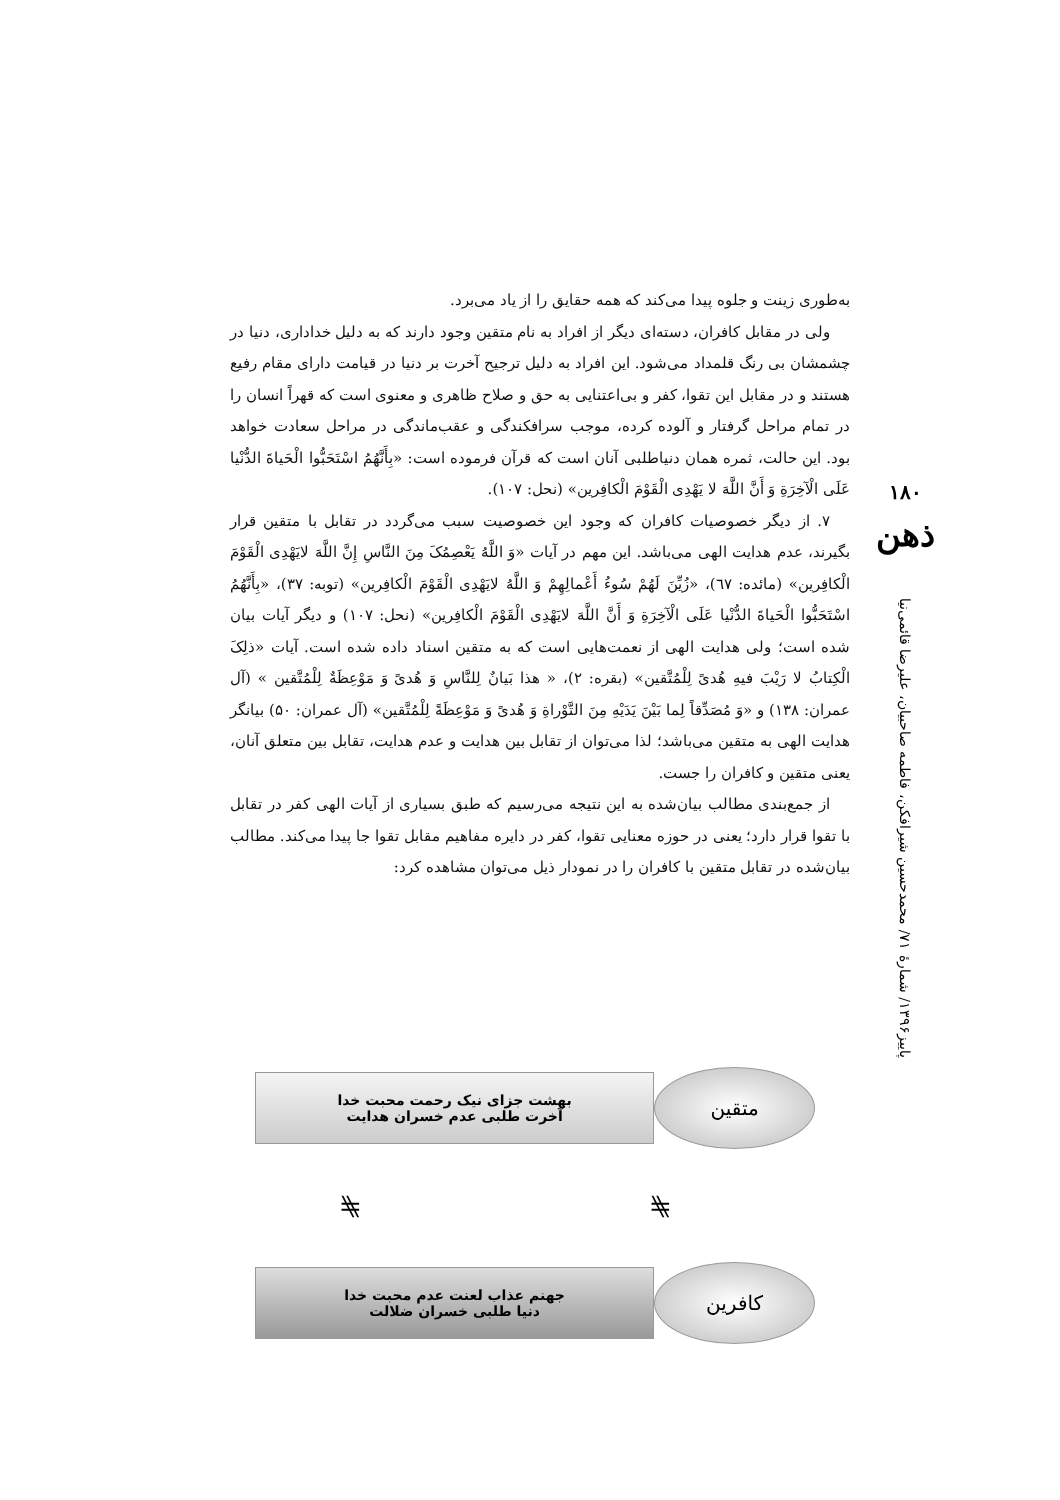۱۸۰
ذهن
پاییز۱۳۹۶/ شمارهٔ ۷۱/ محمدحسین شیرافکن، فاطمه صاحبیان، علیرضا قائمی‌نیا
به‌طوری زینت و جلوه پیدا می‌کند که همه حقایق را از یاد می‌برد.
ولی در مقابل کافران، دسته‌ای دیگر از افراد به نام متقین وجود دارند که به دلیل خداداری، دنیا در چشمشان بی رنگ قلمداد می‌شود. این افراد به دلیل ترجیح آخرت بر دنیا در قیامت دارای مقام رفیع هستند و در مقابل این تقوا، کفر و بی‌اعتنایی به حق و صلاح ظاهری و معنوی است که قهراً انسان را در تمام مراحل گرفتار و آلوده کرده، موجب سرافکندگی و عقب‌ماندگی در مراحل سعادت خواهد بود. این حالت، ثمره همان دنیاطلبی آنان است که قرآن فرموده است: «بِأَنَّهُمُ اسْتَحَبُّوا الْحَیاةَ الدُّنْیا عَلَی الْآخِرَةِ وَ أَنَّ اللَّهَ لا یَهْدِی الْقَوْمَ الْکافِرین» (نحل: ۱۰۷).
۷. از دیگر خصوصیات کافران که وجود این خصوصیت سبب می‌گردد در تقابل با متقین قرار بگیرند، عدم هدایت الهی می‌باشد. این مهم در آیات «وَ اللَّهُ یَعْصِمُکَ مِنَ النَّاسِ إِنَّ اللَّهَ لایَهْدِی الْقَوْمَ الْکافِرین» (مائده: ٦٧)، «زُیِّنَ لَهُمْ سُوءُ أَعْمالِهِمْ وَ اللَّهُ لایَهْدِی الْقَوْمَ الْکافِرین» (توبه: ۳۷)، «بِأَنَّهُمُ اسْتَحَبُّوا الْحَیاةَ الدُّنْیا عَلَی الْآخِرَةِ وَ أَنَّ اللَّهَ لایَهْدِی الْقَوْمَ الْکافِرین» (نحل: ۱۰۷) و دیگر آیات بیان شده است؛ ولی هدایت الهی از نعمت‌هایی است که به متقین اسناد داده شده است. آیات «ذلِکَ الْکِتابُ لا رَیْبَ فیهِ هُدیً لِلْمُتَّقین» (بقره: ۲)، « هذا بَیانٌ لِلنَّاسِ وَ هُدیً وَ مَوْعِظَةٌ لِلْمُتَّقین » (آل عمران: ۱۳۸) و «وَ مُصَدِّقاً لِما بَیْنَ یَدَیْهِ مِنَ التَّوْراةِ وَ هُدیً وَ مَوْعِظَةً لِلْمُتَّقین» (آل عمران: ۵۰) بیانگر هدایت الهی به متقین می‌باشد؛ لذا می‌توان از تقابل بین هدایت و عدم هدایت، تقابل بین متعلق آنان، یعنی متقین و کافران را جست.
از جمع‌بندی مطالب بیان‌شده به این نتیجه می‌رسیم که طبق بسیاری از آیات الهی کفر در تقابل با تقوا قرار دارد؛ یعنی در حوزه معنایی تقوا، کفر در دایره مفاهیم مقابل تقوا جا پیدا می‌کند. مطالب بیان‌شده در تقابل متقین با کافران را در نمودار ذیل می‌توان مشاهده کرد:
متقین
بهشت جزای نیک رحمت محبت خدا
آخرت طلبی عدم خسران هدایت
⧣ ⧣
کافرین
جهنم عذاب لعنت عدم محبت خدا
دنیا طلبی خسران ضلالت